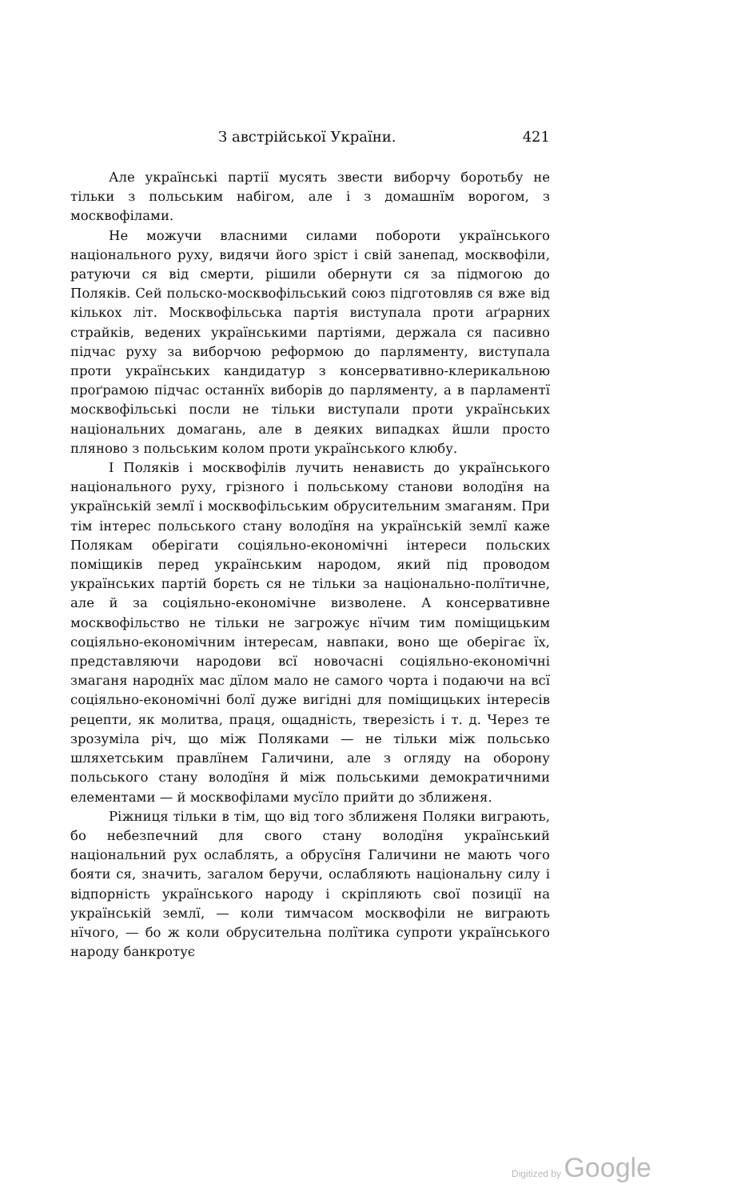З австрійської України. 421
Але українські партії мусять звести виборчу боротьбу не тільки з польським набігом, але і з домашнїм ворогом, з москвофілами.
Не можучи власними силами побороти українського національного руху, видячи його зріст і свій занепад, москвофіли, ратуючи ся від смерти, рішили обернути ся за підмогою до Поляків. Сей польско-москвофільський союз підготовляв ся вже від кількох літ. Москвофільська партія виступала проти аґрарних страйків, ведених українськими партіями, держала ся пасивно підчас руху за виборчою реформою до парляменту, виступала проти українських кандидатур з консервативно-клерикальною проґрамою підчас останнїх виборів до парляменту, а в парламентї москвофільські посли не тільки виступали проти українських національних домагань, але в деяких випадках йшли просто пляново з польським колом проти українського клюбу.
І Поляків і москвофілів лучить ненависть до українського національного руху, грізного і польському станови володїня на українській землї і москвофільським обрусительним змаганям. При тім інтерес польського стану володїня на українській землї каже Полякам оберігати соціяльно-економічні інтереси польских поміщиків перед українським народом, який під проводом українських партій борєть ся не тільки за національно-полїтичне, але й за соціяльно-економічне визволене. А консервативне москвофільство не тільки не загрожує нїчим тим поміщицьким соціяльно-економічним інтересам, навпаки, воно ще оберігає їх, представляючи народови всї новочасні соціяльно-економічні змаганя народнїх мас дїлом мало не самого чорта і подаючи на всї соціяльно-економічні болї дуже вигідні для поміщицьких інтересів рецепти, як молитва, праця, ощадність, тверезість і т. д. Через те зрозуміла річ, що між Поляками — не тільки між польсько шляхетським правлїнем Галичини, але з огляду на оборону польського стану володїня й між польськими демократичними елементами — й москвофілами мусїло прийти до зближеня.
Ріжниця тільки в тім, що від того зближеня Поляки виграють, бо небезпечний для свого стану володїня український національний рух ослаблять, а обрусїня Галичини не мають чого бояти ся, значить, загалом беручи, ослабляють національну силу і відпорність українського народу і скріпляють свої позиції на українській землї, — коли тимчасом москвофіли не виграють нїчого, — бо ж коли обрусительна полїтика супроти українського народу банкротує
Digitized by Google